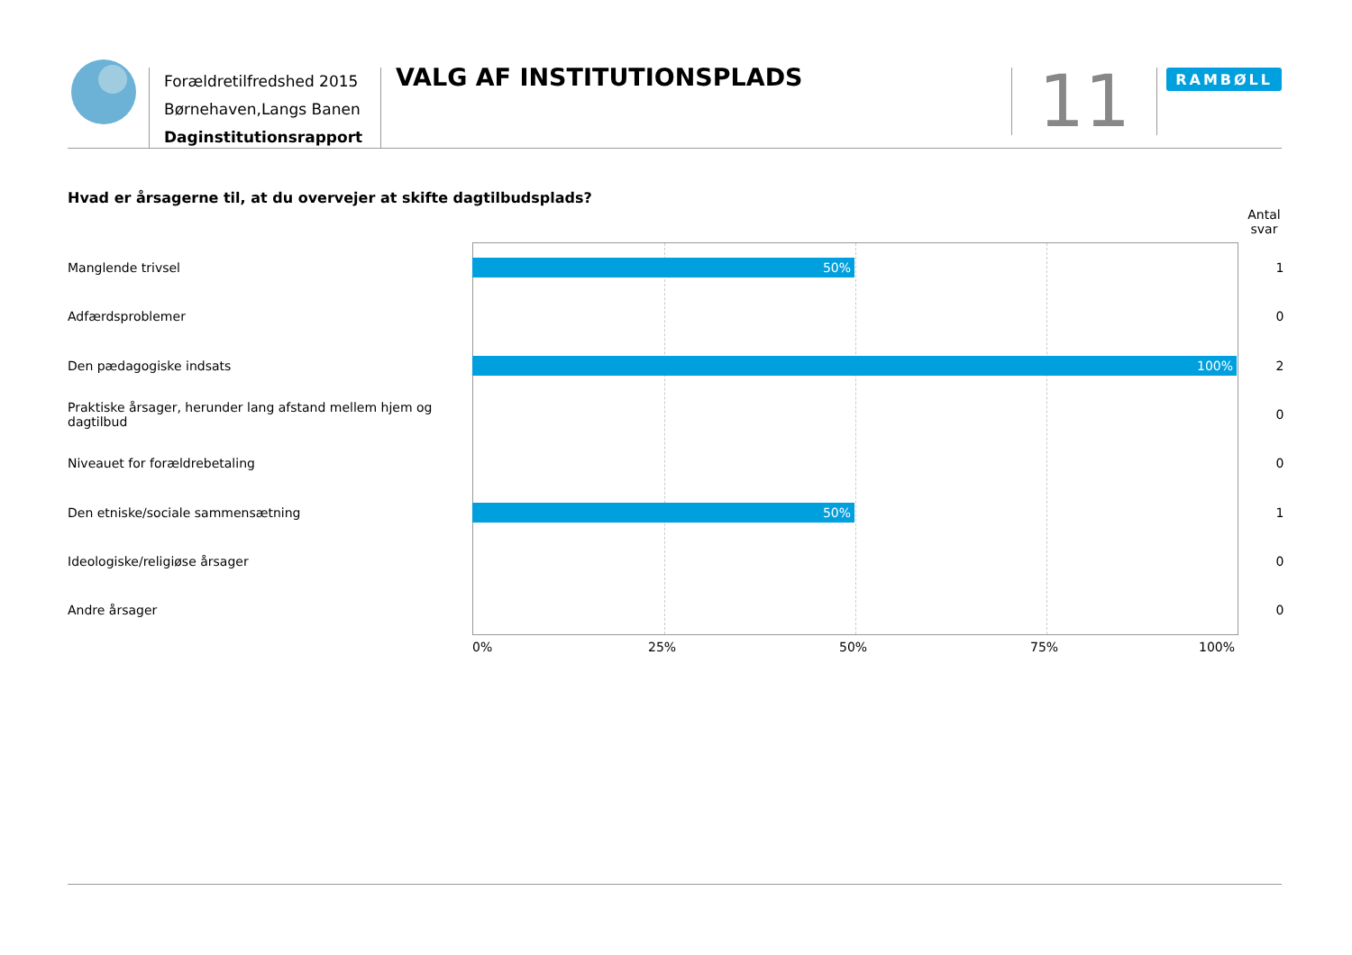Forældretilfredshed 2015
Børnehaven,Langs Banen
Daginstitutionsrapport
VALG AF INSTITUTIONSPLADS
11
RAMBØLL
Hvad er årsagerne til, at du overvejer at skifte dagtilbudsplads?
Antal svar
Manglende trivsel
50%
1
Adfærdsproblemer
0
Den pædagogiske indsats
100%
2
Praktiske årsager, herunder lang afstand mellem hjem og dagtilbud
0
Niveauet for forældrebetaling
0
Den etniske/sociale sammensætning
50%
1
Ideologiske/religiøse årsager
0
Andre årsager
0
0% 25% 50% 75% 100%